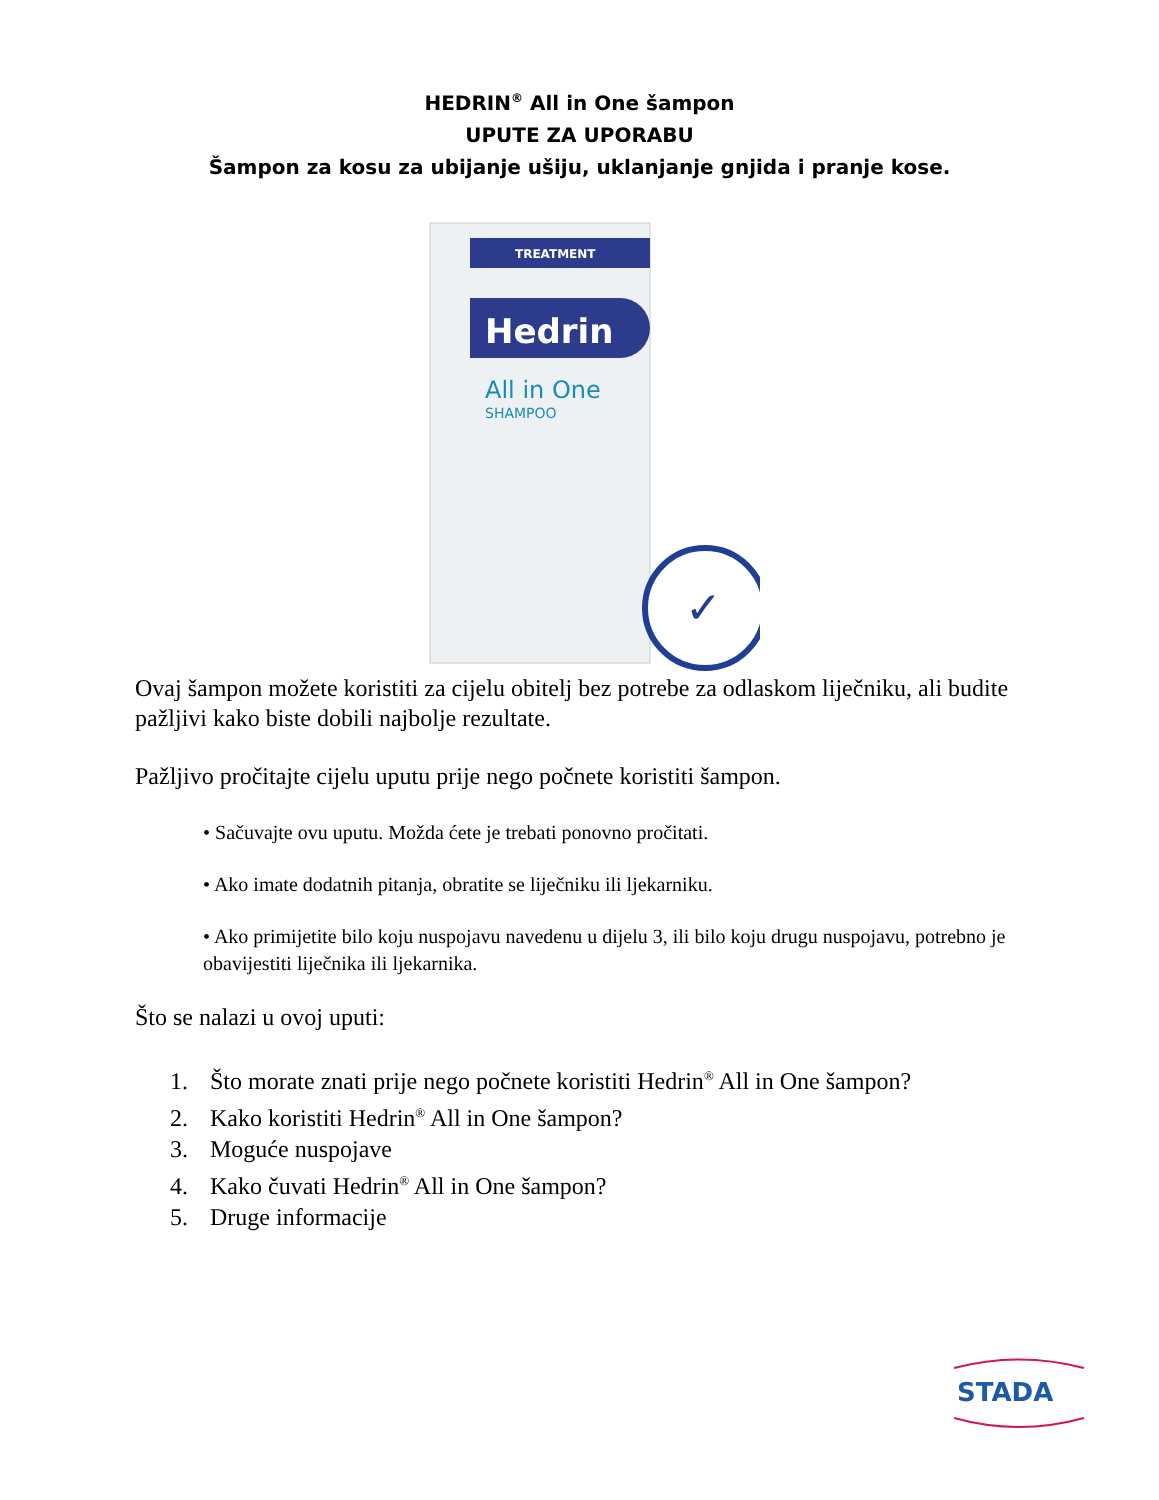HEDRIN<sup>®</sup> All in One šampon
UPUTE ZA UPORABU
Šampon za kosu za ubijanje ušiju, uklanjanje gnjida i pranje kose.
TREATMENT
Hedrin
All in One
SHAMPOO
✓
Ovaj šampon možete koristiti za cijelu obitelj bez potrebe za odlaskom liječniku, ali budite pažljivi kako biste dobili najbolje rezultate.
Pažljivo pročitajte cijelu uputu prije nego počnete koristiti šampon.
• Sačuvajte ovu uputu. Možda ćete je trebati ponovno pročitati.
• Ako imate dodatnih pitanja, obratite se liječniku ili ljekarniku.
• Ako primijetite bilo koju nuspojavu navedenu u dijelu 3, ili bilo koju drugu nuspojavu, potrebno je obavijestiti liječnika ili ljekarnika.
Što se nalazi u ovoj uputi:
1. Što morate znati prije nego počnete koristiti Hedrin<sup>®</sup> All in One šampon?
2. Kako koristiti Hedrin<sup>®</sup> All in One šampon?
3. Moguće nuspojave
4. Kako čuvati Hedrin<sup>®</sup> All in One šampon?
5. Druge informacije
STADA